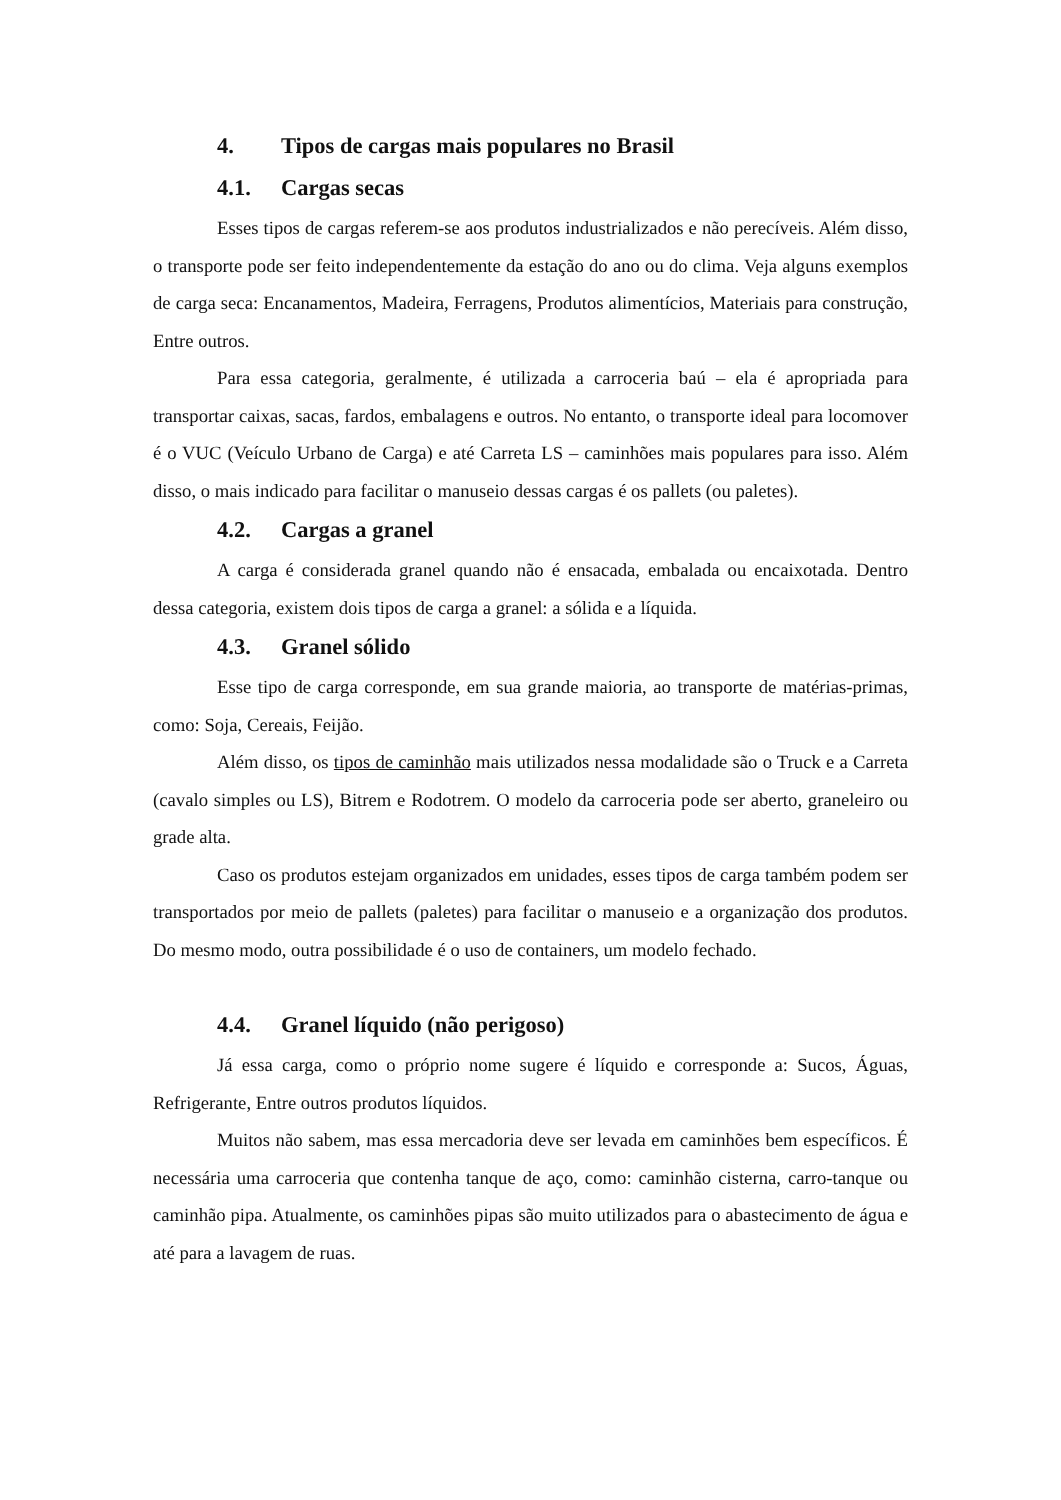4. Tipos de cargas mais populares no Brasil
4.1. Cargas secas
Esses tipos de cargas referem-se aos produtos industrializados e não perecíveis. Além disso, o transporte pode ser feito independentemente da estação do ano ou do clima. Veja alguns exemplos de carga seca: Encanamentos, Madeira, Ferragens, Produtos alimentícios, Materiais para construção, Entre outros.
Para essa categoria, geralmente, é utilizada a carroceria baú – ela é apropriada para transportar caixas, sacas, fardos, embalagens e outros. No entanto, o transporte ideal para locomover é o VUC (Veículo Urbano de Carga) e até Carreta LS – caminhões mais populares para isso. Além disso, o mais indicado para facilitar o manuseio dessas cargas é os pallets (ou paletes).
4.2. Cargas a granel
A carga é considerada granel quando não é ensacada, embalada ou encaixotada. Dentro dessa categoria, existem dois tipos de carga a granel: a sólida e a líquida.
4.3. Granel sólido
Esse tipo de carga corresponde, em sua grande maioria, ao transporte de matérias-primas, como: Soja, Cereais, Feijão.
Além disso, os tipos de caminhão mais utilizados nessa modalidade são o Truck e a Carreta (cavalo simples ou LS), Bitrem e Rodotrem. O modelo da carroceria pode ser aberto, graneleiro ou grade alta.
Caso os produtos estejam organizados em unidades, esses tipos de carga também podem ser transportados por meio de pallets (paletes) para facilitar o manuseio e a organização dos produtos. Do mesmo modo, outra possibilidade é o uso de containers, um modelo fechado.
4.4. Granel líquido (não perigoso)
Já essa carga, como o próprio nome sugere é líquido e corresponde a: Sucos, Águas, Refrigerante, Entre outros produtos líquidos.
Muitos não sabem, mas essa mercadoria deve ser levada em caminhões bem específicos. É necessária uma carroceria que contenha tanque de aço, como: caminhão cisterna, carro-tanque ou caminhão pipa. Atualmente, os caminhões pipas são muito utilizados para o abastecimento de água e até para a lavagem de ruas.